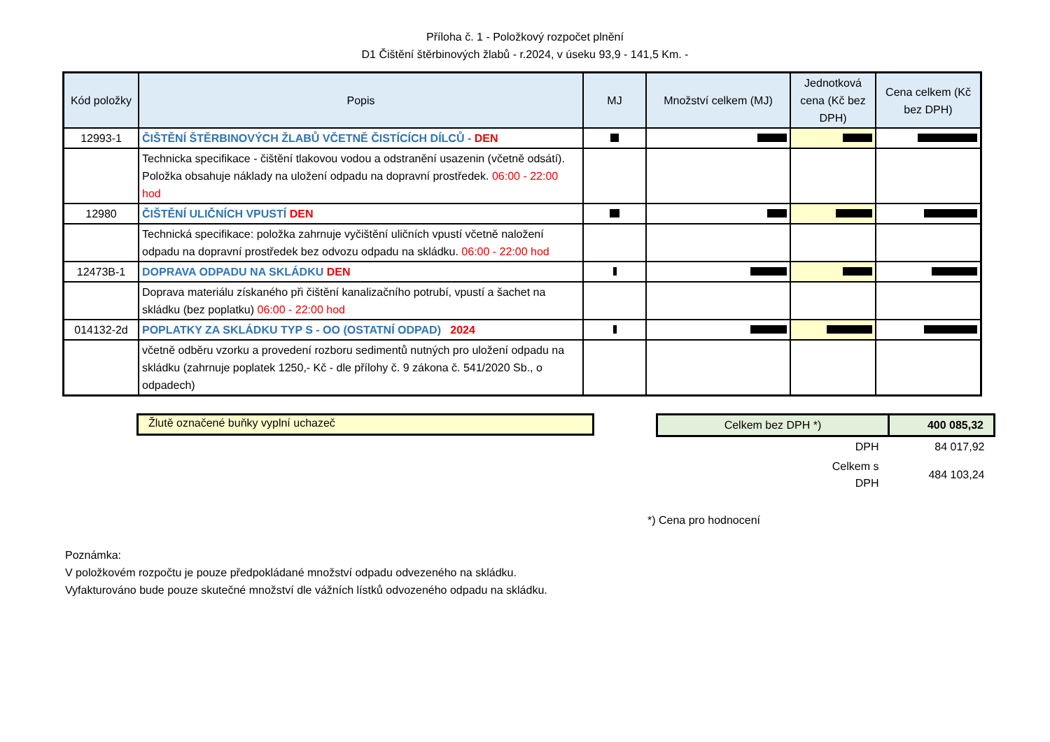Příloha č. 1 - Položkový rozpočet plnění
D1 Čištění štěrbinových žlabů - r.2024, v úseku 93,9 - 141,5 Km. -
| Kód položky | Popis | MJ | Množství celkem (MJ) | Jednotková cena (Kč bez DPH) | Cena celkem (Kč bez DPH) |
| --- | --- | --- | --- | --- | --- |
| 12993-1 | ČIŠTĚNÍ ŠTĚRBINOVÝCH ŽLABŮ VČETNĚ ČISTÍCÍCH DÍLCŮ - DEN | | | | |
| | Technicka specifikace - čištění tlakovou vodou a odstranění usazenin (včetně odsátí). Položka obsahuje náklady na uložení odpadu na dopravní prostředek. 06:00 - 22:00 hod | | | | |
| 12980 | ČIŠTĚNÍ ULIČNÍCH VPUSTÍ DEN | | | | |
| | Technická specifikace: položka zahrnuje vyčištění uličních vpustí včetně naložení odpadu na dopravní prostředek bez odvozu odpadu na skládku. 06:00 - 22:00 hod | | | | |
| 12473B-1 | DOPRAVA ODPADU NA SKLÁDKU DEN | | | | |
| | Doprava materiálu získaného při čištění kanalizačního potrubí, vpustí a šachet na skládku (bez poplatku) 06:00 - 22:00 hod | | | | |
| 014132-2d | POPLATKY ZA SKLÁDKU TYP S - OO (OSTATNÍ ODPAD) 2024 | | | | |
| | včetně odběru vzorku a provedení rozboru sedimentů nutných pro uložení odpadu na skládku (zahrnuje poplatek 1250,- Kč - dle přílohy č. 9 zákona č. 541/2020 Sb., o odpadech) | | | | |
Žlutě označené buňky vyplní uchazeč
| Celkem bez DPH *) | 400 085,32 |
| DPH | 84 017,92 |
| Celkem s DPH | 484 103,24 |
*) Cena pro hodnocení
Poznámka:
V položkovém rozpočtu je pouze předpokládané množství odpadu odvezeného na skládku.
Vyfakturováno bude pouze skutečné množství dle vážních lístků odvozeného odpadu na skládku.